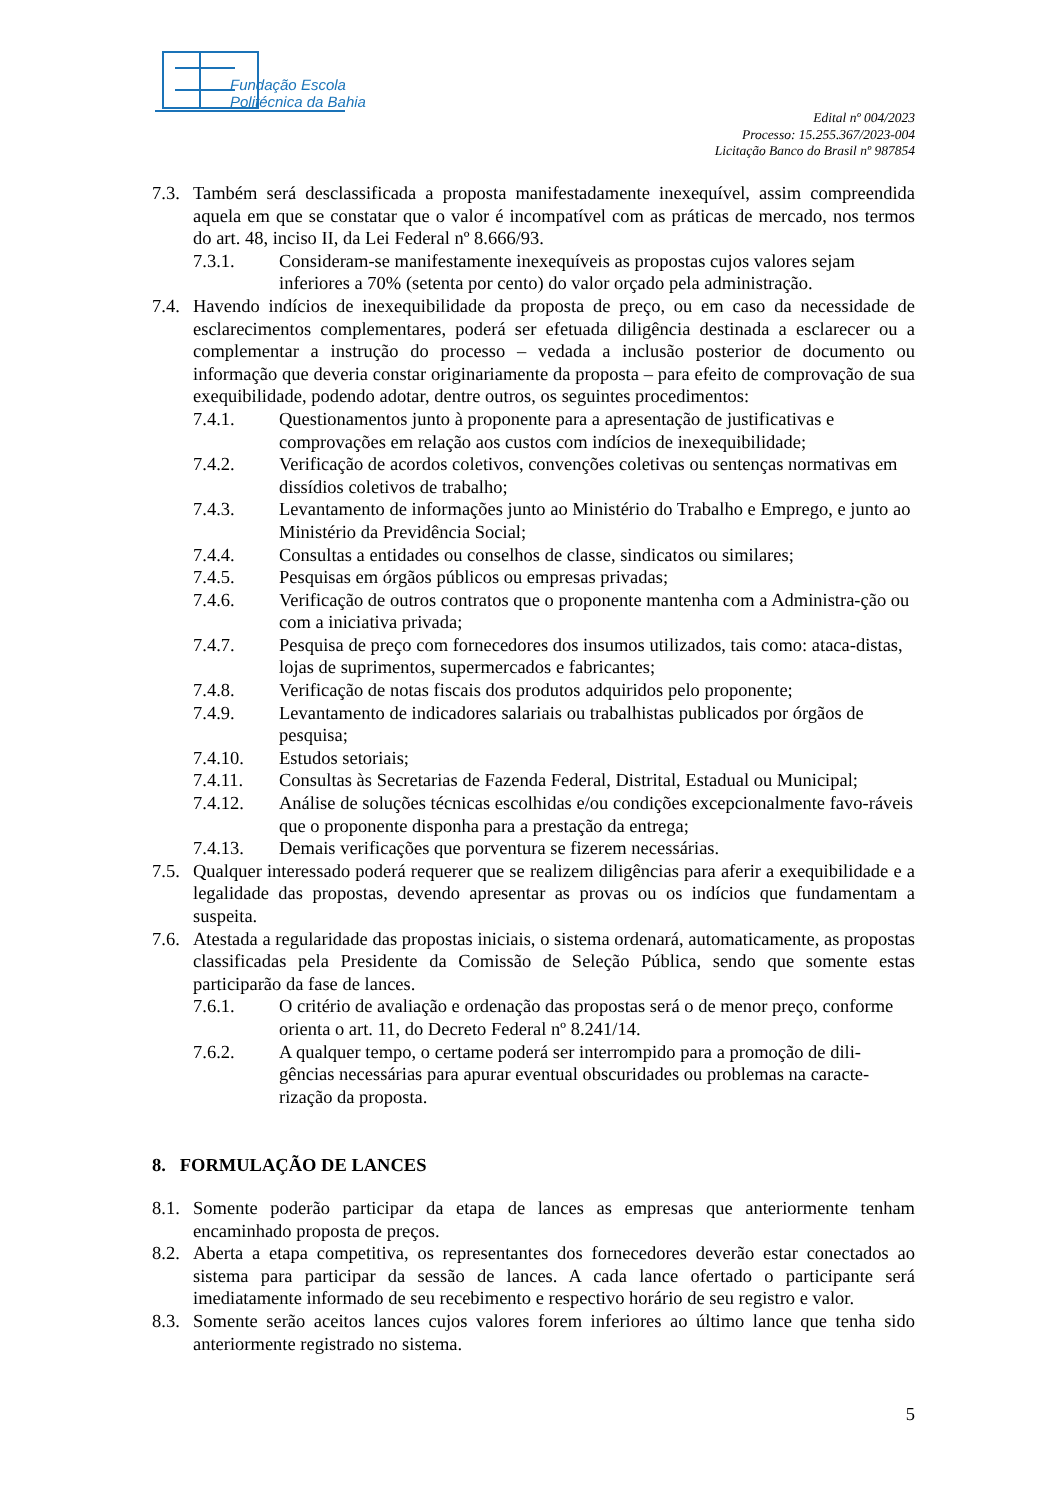Fundação Escola
Politécnica da Bahia
Edital nº 004/2023
Processo: 15.255.367/2023-004
Licitação Banco do Brasil nº 987854
7.3. Também será desclassificada a proposta manifestadamente inexequível, assim compreendida aquela em que se constatar que o valor é incompatível com as práticas de mercado, nos termos do art. 48, inciso II, da Lei Federal nº 8.666/93.
7.3.1. Consideram-se manifestamente inexequíveis as propostas cujos valores sejam inferiores a 70% (setenta por cento) do valor orçado pela administração.
7.4. Havendo indícios de inexequibilidade da proposta de preço, ou em caso da necessidade de esclarecimentos complementares, poderá ser efetuada diligência destinada a esclarecer ou a complementar a instrução do processo – vedada a inclusão posterior de documento ou informação que deveria constar originariamente da proposta – para efeito de comprovação de sua exequibilidade, podendo adotar, dentre outros, os seguintes procedimentos:
7.4.1. Questionamentos junto à proponente para a apresentação de justificativas e comprovações em relação aos custos com indícios de inexequibilidade;
7.4.2. Verificação de acordos coletivos, convenções coletivas ou sentenças normativas em dissídios coletivos de trabalho;
7.4.3. Levantamento de informações junto ao Ministério do Trabalho e Emprego, e junto ao Ministério da Previdência Social;
7.4.4. Consultas a entidades ou conselhos de classe, sindicatos ou similares;
7.4.5. Pesquisas em órgãos públicos ou empresas privadas;
7.4.6. Verificação de outros contratos que o proponente mantenha com a Administra-ção ou com a iniciativa privada;
7.4.7. Pesquisa de preço com fornecedores dos insumos utilizados, tais como: ataca-distas, lojas de suprimentos, supermercados e fabricantes;
7.4.8. Verificação de notas fiscais dos produtos adquiridos pelo proponente;
7.4.9. Levantamento de indicadores salariais ou trabalhistas publicados por órgãos de pesquisa;
7.4.10. Estudos setoriais;
7.4.11. Consultas às Secretarias de Fazenda Federal, Distrital, Estadual ou Municipal;
7.4.12. Análise de soluções técnicas escolhidas e/ou condições excepcionalmente favo-ráveis que o proponente disponha para a prestação da entrega;
7.4.13. Demais verificações que porventura se fizerem necessárias.
7.5. Qualquer interessado poderá requerer que se realizem diligências para aferir a exequibilidade e a legalidade das propostas, devendo apresentar as provas ou os indícios que fundamentam a suspeita.
7.6. Atestada a regularidade das propostas iniciais, o sistema ordenará, automaticamente, as propostas classificadas pela Presidente da Comissão de Seleção Pública, sendo que somente estas participarão da fase de lances.
7.6.1. O critério de avaliação e ordenação das propostas será o de menor preço, conforme orienta o art. 11, do Decreto Federal nº 8.241/14.
7.6.2. A qualquer tempo, o certame poderá ser interrompido para a promoção de dili-gências necessárias para apurar eventual obscuridades ou problemas na caracte-rização da proposta.
8. FORMULAÇÃO DE LANCES
8.1. Somente poderão participar da etapa de lances as empresas que anteriormente tenham encaminhado proposta de preços.
8.2. Aberta a etapa competitiva, os representantes dos fornecedores deverão estar conectados ao sistema para participar da sessão de lances. A cada lance ofertado o participante será imediatamente informado de seu recebimento e respectivo horário de seu registro e valor.
8.3. Somente serão aceitos lances cujos valores forem inferiores ao último lance que tenha sido anteriormente registrado no sistema.
5